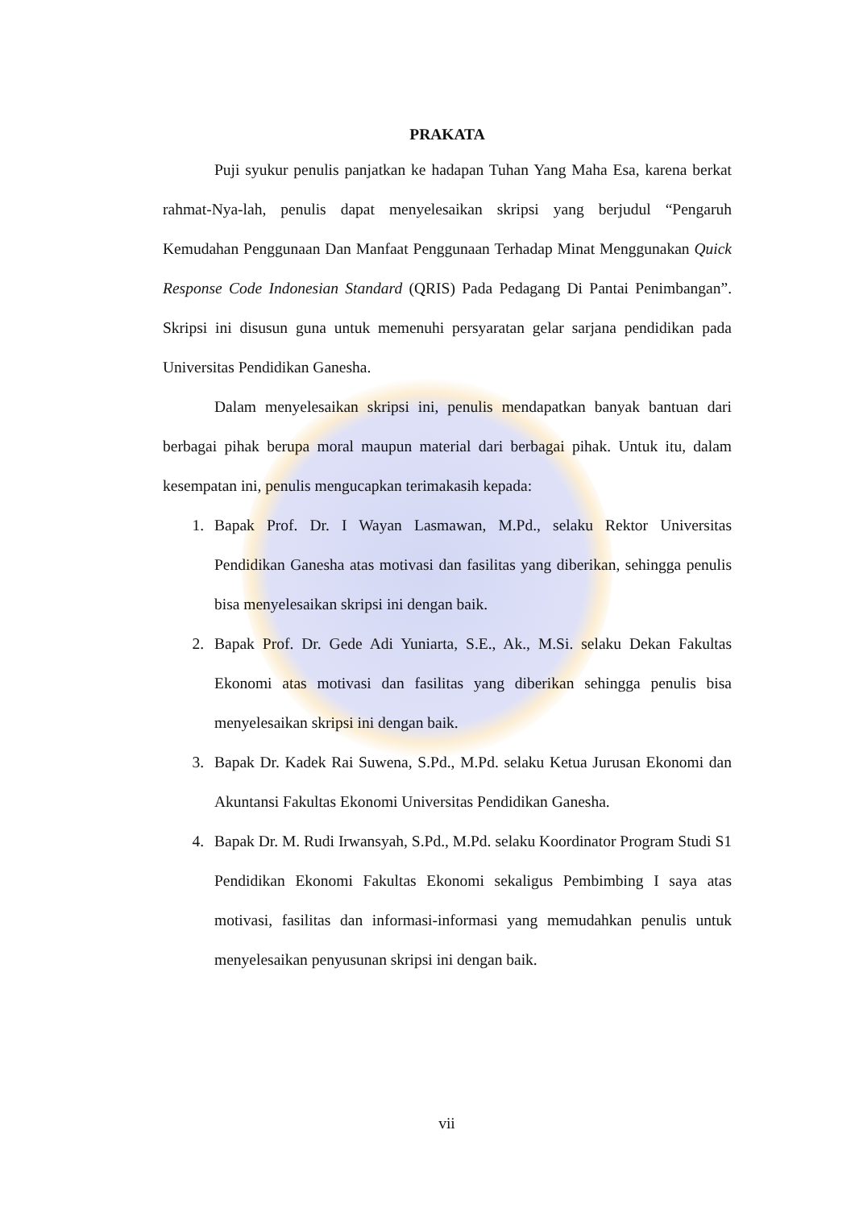PRAKATA
Puji syukur penulis panjatkan ke hadapan Tuhan Yang Maha Esa, karena berkat rahmat-Nya-lah, penulis dapat menyelesaikan skripsi yang berjudul “Pengaruh Kemudahan Penggunaan Dan Manfaat Penggunaan Terhadap Minat Menggunakan Quick Response Code Indonesian Standard (QRIS) Pada Pedagang Di Pantai Penimbangan”. Skripsi ini disusun guna untuk memenuhi persyaratan gelar sarjana pendidikan pada Universitas Pendidikan Ganesha.
Dalam menyelesaikan skripsi ini, penulis mendapatkan banyak bantuan dari berbagai pihak berupa moral maupun material dari berbagai pihak. Untuk itu, dalam kesempatan ini, penulis mengucapkan terimakasih kepada:
1. Bapak Prof. Dr. I Wayan Lasmawan, M.Pd., selaku Rektor Universitas Pendidikan Ganesha atas motivasi dan fasilitas yang diberikan, sehingga penulis bisa menyelesaikan skripsi ini dengan baik.
2. Bapak Prof. Dr. Gede Adi Yuniarta, S.E., Ak., M.Si. selaku Dekan Fakultas Ekonomi atas motivasi dan fasilitas yang diberikan sehingga penulis bisa menyelesaikan skripsi ini dengan baik.
3. Bapak Dr. Kadek Rai Suwena, S.Pd., M.Pd. selaku Ketua Jurusan Ekonomi dan Akuntansi Fakultas Ekonomi Universitas Pendidikan Ganesha.
4. Bapak Dr. M. Rudi Irwansyah, S.Pd., M.Pd. selaku Koordinator Program Studi S1 Pendidikan Ekonomi Fakultas Ekonomi sekaligus Pembimbing I saya atas motivasi, fasilitas dan informasi-informasi yang memudahkan penulis untuk menyelesaikan penyusunan skripsi ini dengan baik.
vii